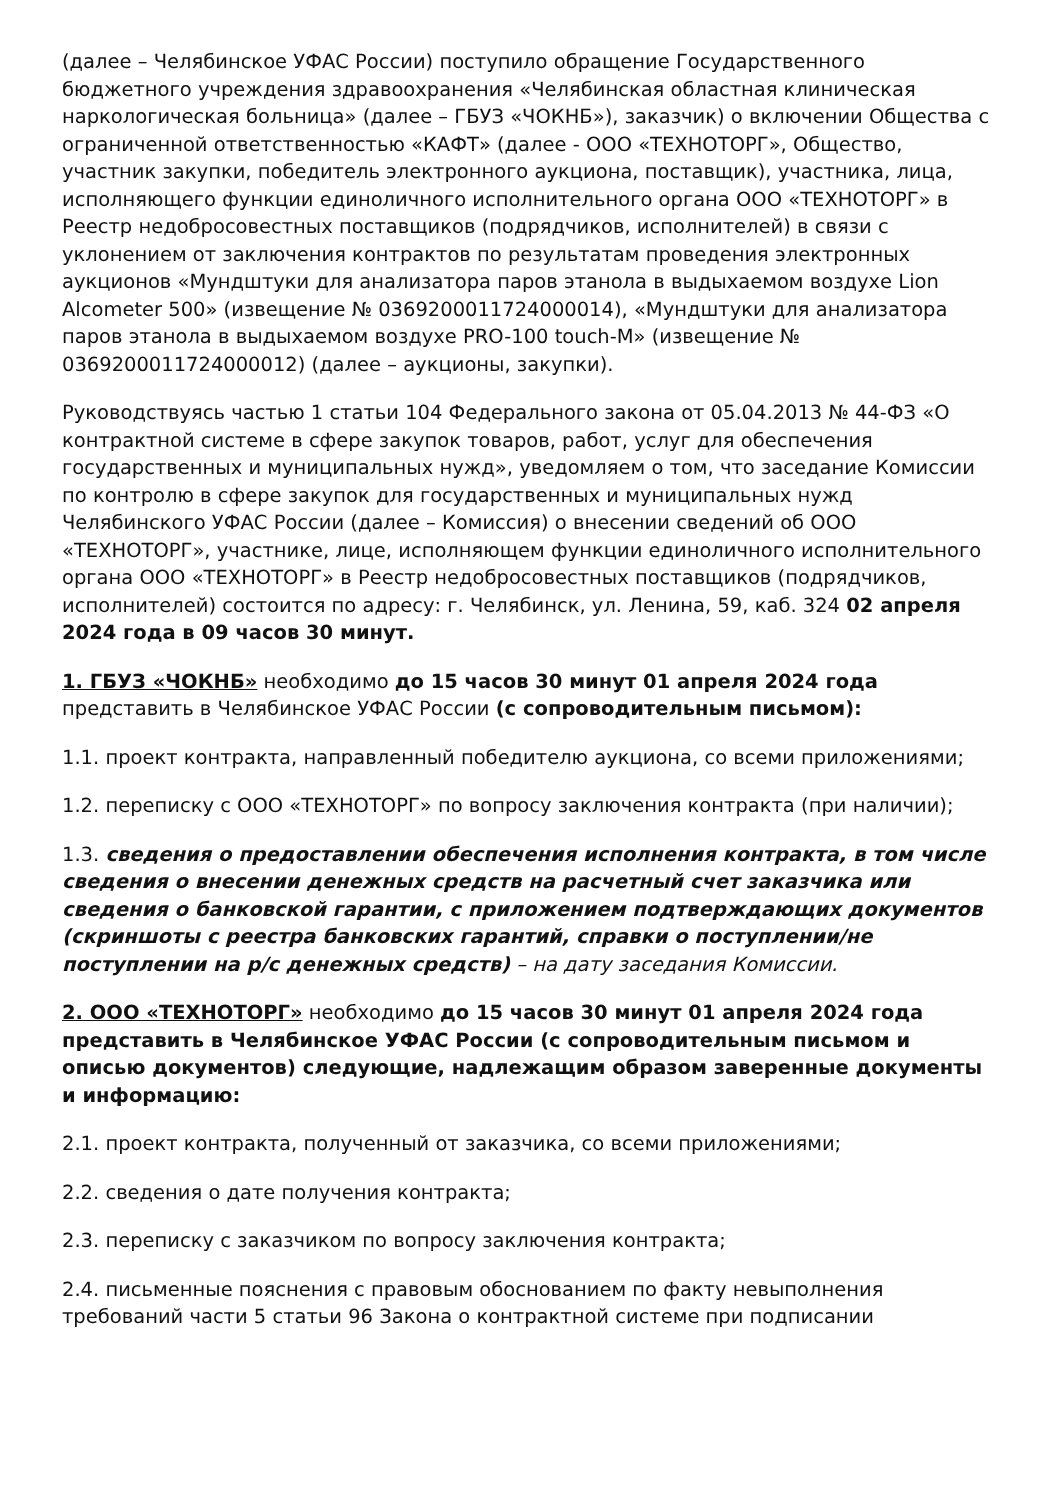(далее – Челябинское УФАС России) поступило обращение Государственного бюджетного учреждения здравоохранения «Челябинская областная клиническая наркологическая больница» (далее – ГБУЗ «ЧОКНБ»), заказчик) о включении Общества с ограниченной ответственностью «КАФТ» (далее - ООО «ТЕХНОТОРГ», Общество, участник закупки, победитель электронного аукциона, поставщик), участника, лица, исполняющего функции единоличного исполнительного органа ООО «ТЕХНОТОРГ» в Реестр недобросовестных поставщиков (подрядчиков, исполнителей) в связи с уклонением от заключения контрактов по результатам проведения электронных аукционов «Мундштуки для анализатора паров этанола в выдыхаемом воздухе Lion Alcometer 500» (извещение № 0369200011724000014), «Мундштуки для анализатора паров этанола в выдыхаемом воздухе PRO-100 touch-M» (извещение № 0369200011724000012) (далее – аукционы, закупки).
Руководствуясь частью 1 статьи 104 Федерального закона от 05.04.2013 № 44-ФЗ «О контрактной системе в сфере закупок товаров, работ, услуг для обеспечения государственных и муниципальных нужд», уведомляем о том, что заседание Комиссии по контролю в сфере закупок для государственных и муниципальных нужд Челябинского УФАС России (далее – Комиссия) о внесении сведений об ООО «ТЕХНОТОРГ», участнике, лице, исполняющем функции единоличного исполнительного органа ООО «ТЕХНОТОРГ» в Реестр недобросовестных поставщиков (подрядчиков, исполнителей) состоится по адресу: г. Челябинск, ул. Ленина, 59, каб. 324 02 апреля 2024 года в 09 часов 30 минут.
1. ГБУЗ «ЧОКНБ» необходимо до 15 часов 30 минут 01 апреля 2024 года представить в Челябинское УФАС России (с сопроводительным письмом):
1.1. проект контракта, направленный победителю аукциона, со всеми приложениями;
1.2. переписку с ООО «ТЕХНОТОРГ» по вопросу заключения контракта (при наличии);
1.3. сведения о предоставлении обеспечения исполнения контракта, в том числе сведения о внесении денежных средств на расчетный счет заказчика или сведения о банковской гарантии, с приложением подтверждающих документов (скриншоты с реестра банковских гарантий, справки о поступлении/не поступлении на р/с денежных средств) – на дату заседания Комиссии.
2. ООО «ТЕХНОТОРГ» необходимо до 15 часов 30 минут 01 апреля 2024 года представить в Челябинское УФАС России (с сопроводительным письмом и описью документов) следующие, надлежащим образом заверенные документы и информацию:
2.1. проект контракта, полученный от заказчика, со всеми приложениями;
2.2. сведения о дате получения контракта;
2.3. переписку с заказчиком по вопросу заключения контракта;
2.4. письменные пояснения с правовым обоснованием по факту невыполнения требований части 5 статьи 96 Закона о контрактной системе при подписании